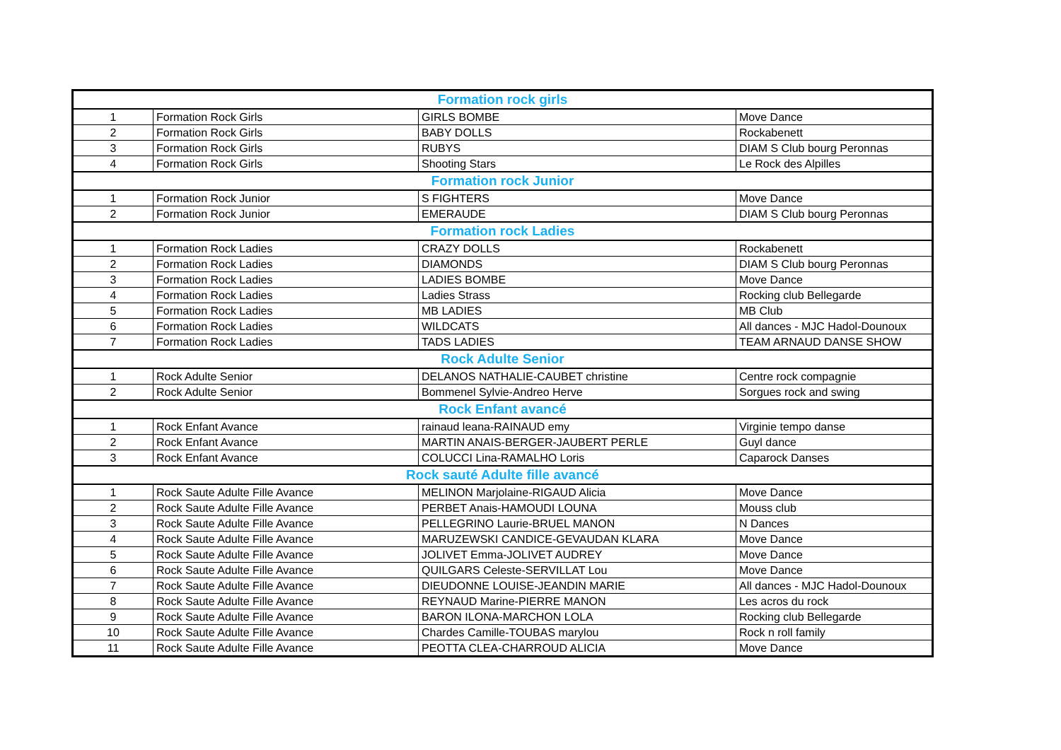| Formation rock girls | | | |
| 1 | Formation Rock Girls | GIRLS BOMBE | Move Dance |
| 2 | Formation Rock Girls | BABY DOLLS | Rockabenett |
| 3 | Formation Rock Girls | RUBYS | DIAM S Club bourg Peronnas |
| 4 | Formation Rock Girls | Shooting Stars | Le Rock des Alpilles |
| Formation rock Junior | | | |
| 1 | Formation Rock Junior | S FIGHTERS | Move Dance |
| 2 | Formation Rock Junior | EMERAUDE | DIAM S Club bourg Peronnas |
| Formation rock Ladies | | | |
| 1 | Formation Rock Ladies | CRAZY DOLLS | Rockabenett |
| 2 | Formation Rock Ladies | DIAMONDS | DIAM S Club bourg Peronnas |
| 3 | Formation Rock Ladies | LADIES BOMBE | Move Dance |
| 4 | Formation Rock Ladies | Ladies Strass | Rocking club Bellegarde |
| 5 | Formation Rock Ladies | MB LADIES | MB Club |
| 6 | Formation Rock Ladies | WILDCATS | All dances - MJC Hadol-Dounoux |
| 7 | Formation Rock Ladies | TADS LADIES | TEAM ARNAUD DANSE SHOW |
| Rock Adulte Senior | | | |
| 1 | Rock Adulte Senior | DELANOS NATHALIE-CAUBET christine | Centre rock compagnie |
| 2 | Rock Adulte Senior | Bommenel Sylvie-Andreo Herve | Sorgues rock and swing |
| Rock Enfant avancé | | | |
| 1 | Rock Enfant Avance | rainaud leana-RAINAUD emy | Virginie tempo danse |
| 2 | Rock Enfant Avance | MARTIN ANAIS-BERGER-JAUBERT PERLE | Guyl dance |
| 3 | Rock Enfant Avance | COLUCCI Lina-RAMALHO Loris | Caparock Danses |
| Rock sauté Adulte fille avancé | | | |
| 1 | Rock Saute Adulte Fille Avance | MELINON Marjolaine-RIGAUD Alicia | Move Dance |
| 2 | Rock Saute Adulte Fille Avance | PERBET Anais-HAMOUDI LOUNA | Mouss club |
| 3 | Rock Saute Adulte Fille Avance | PELLEGRINO Laurie-BRUEL MANON | N Dances |
| 4 | Rock Saute Adulte Fille Avance | MARUZEWSKI CANDICE-GEVAUDAN KLARA | Move Dance |
| 5 | Rock Saute Adulte Fille Avance | JOLIVET Emma-JOLIVET AUDREY | Move Dance |
| 6 | Rock Saute Adulte Fille Avance | QUILGARS Celeste-SERVILLAT Lou | Move Dance |
| 7 | Rock Saute Adulte Fille Avance | DIEUDONNE LOUISE-JEANDIN MARIE | All dances - MJC Hadol-Dounoux |
| 8 | Rock Saute Adulte Fille Avance | REYNAUD Marine-PIERRE MANON | Les acros du rock |
| 9 | Rock Saute Adulte Fille Avance | BARON ILONA-MARCHON LOLA | Rocking club Bellegarde |
| 10 | Rock Saute Adulte Fille Avance | Chardes Camille-TOUBAS marylou | Rock n roll family |
| 11 | Rock Saute Adulte Fille Avance | PEOTTA CLEA-CHARROUD ALICIA | Move Dance |